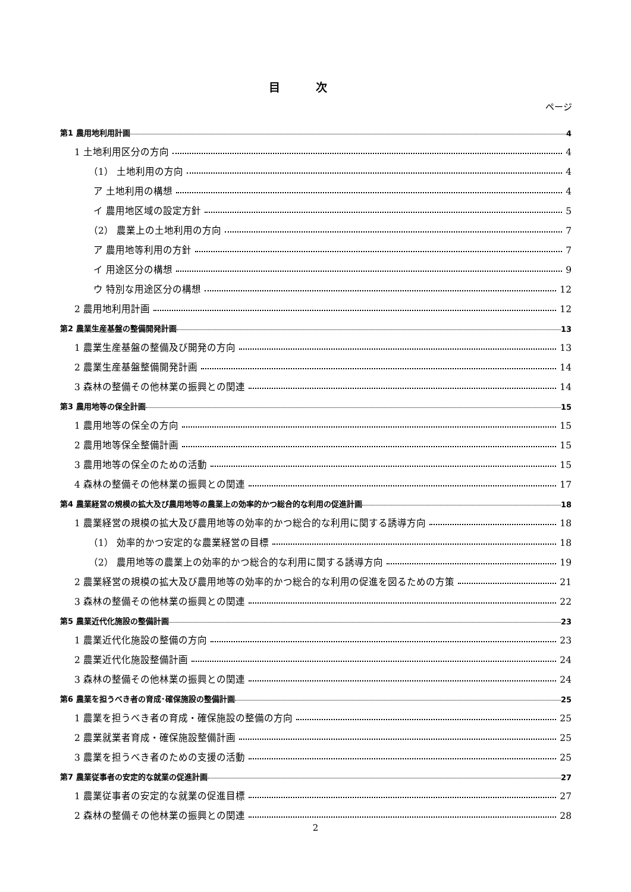目次
ページ
第1 農用地利用計画 4
1 土地利用区分の方向 4
（1） 土地利用の方向 4
ア 土地利用の構想 4
イ 農用地区域の設定方針 5
（2） 農業上の土地利用の方向 7
ア 農用地等利用の方針 7
イ 用途区分の構想 9
ウ 特別な用途区分の構想 12
2 農用地利用計画 12
第2 農業生産基盤の整備開発計画 13
1 農業生産基盤の整備及び開発の方向 13
2 農業生産基盤整備開発計画 14
3 森林の整備その他林業の振興との関連 14
第3 農用地等の保全計画 15
1 農用地等の保全の方向 15
2 農用地等保全整備計画 15
3 農用地等の保全のための活動 15
4 森林の整備その他林業の振興との関連 17
第4 農業経営の規模の拡大及び農用地等の農業上の効率的かつ総合的な利用の促進計画 18
1 農業経営の規模の拡大及び農用地等の効率的かつ総合的な利用に関する誘導方向 18
（1） 効率的かつ安定的な農業経営の目標 18
（2） 農用地等の農業上の効率的かつ総合的な利用に関する誘導方向 19
2 農業経営の規模の拡大及び農用地等の効率的かつ総合的な利用の促進を図るための方策 21
3 森林の整備その他林業の振興との関連 22
第5 農業近代化施設の整備計画 23
1 農業近代化施設の整備の方向 23
2 農業近代化施設整備計画 24
3 森林の整備その他林業の振興との関連 24
第6 農業を担うべき者の育成･確保施設の整備計画 25
1 農業を担うべき者の育成・確保施設の整備の方向 25
2 農業就業者育成・確保施設整備計画 25
3 農業を担うべき者のための支援の活動 25
第7 農業従事者の安定的な就業の促進計画 27
1 農業従事者の安定的な就業の促進目標 27
2 森林の整備その他林業の振興との関連 28
2